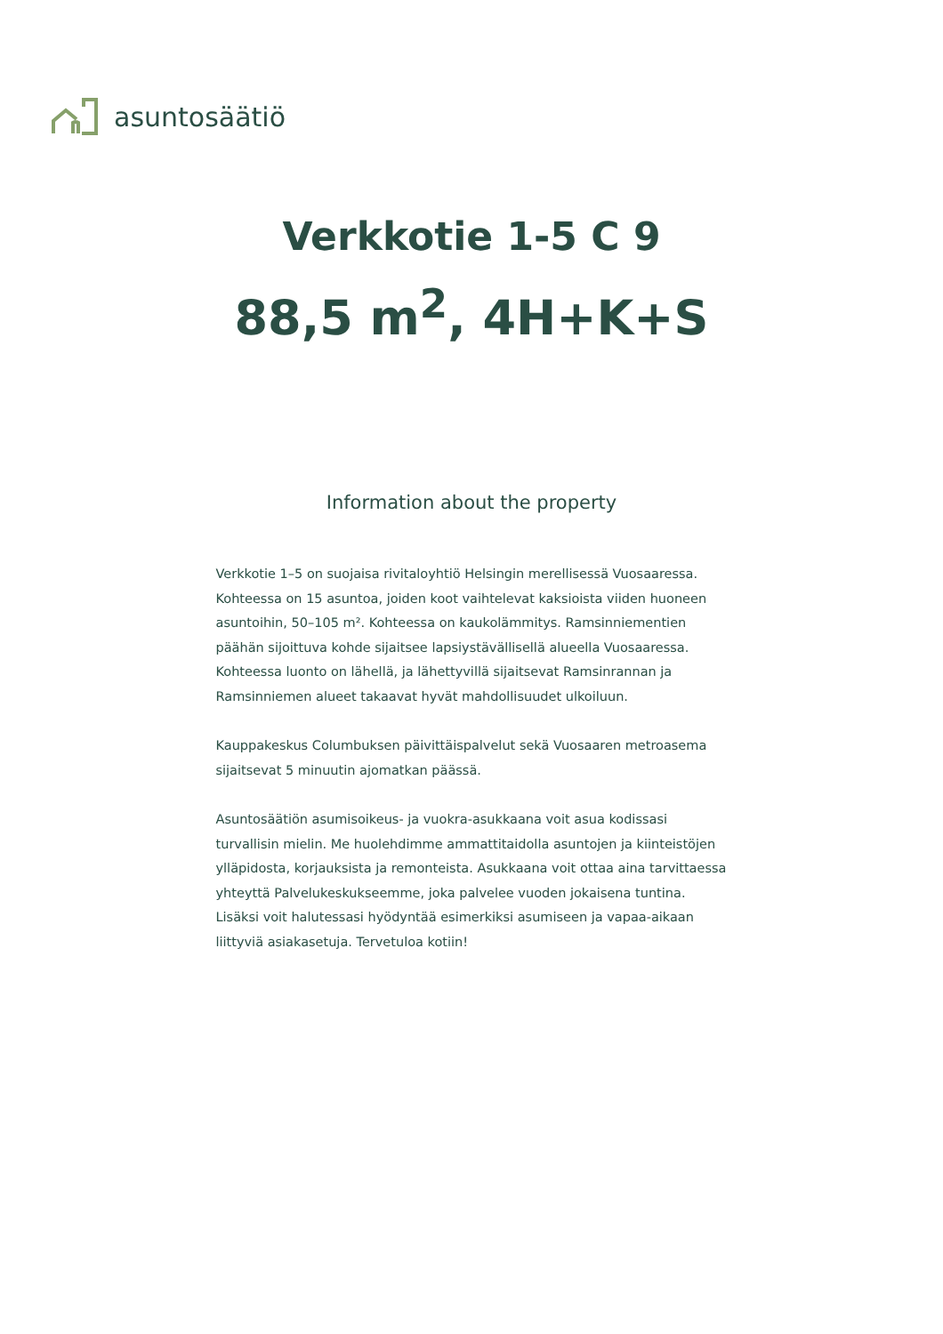asuntosäätiö
Verkkotie 1-5 C 9
88,5 m<sup>2</sup>, 4H+K+S
Information about the property
Verkkotie 1–5 on suojaisa rivitaloyhtiö Helsingin merellisessä Vuosaaressa. Kohteessa on 15 asuntoa, joiden koot vaihtelevat kaksioista viiden huoneen asuntoihin, 50–105 m². Kohteessa on kaukolämmitys. Ramsinniementien päähän sijoittuva kohde sijaitsee lapsiystävällisellä alueella Vuosaaressa. Kohteessa luonto on lähellä, ja lähettyvillä sijaitsevat Ramsinrannan ja Ramsinniemen alueet takaavat hyvät mahdollisuudet ulkoiluun.
Kauppakeskus Columbuksen päivittäispalvelut sekä Vuosaaren metroasema sijaitsevat 5 minuutin ajomatkan päässä.
Asuntosäätiön asumisoikeus- ja vuokra-asukkaana voit asua kodissasi turvallisin mielin. Me huolehdimme ammattitaidolla asuntojen ja kiinteistöjen ylläpidosta, korjauksista ja remonteista. Asukkaana voit ottaa aina tarvittaessa yhteyttä Palvelukeskukseemme, joka palvelee vuoden jokaisena tuntina. Lisäksi voit halutessasi hyödyntää esimerkiksi asumiseen ja vapaa-aikaan liittyviä asiakasetuja. Tervetuloa kotiin!